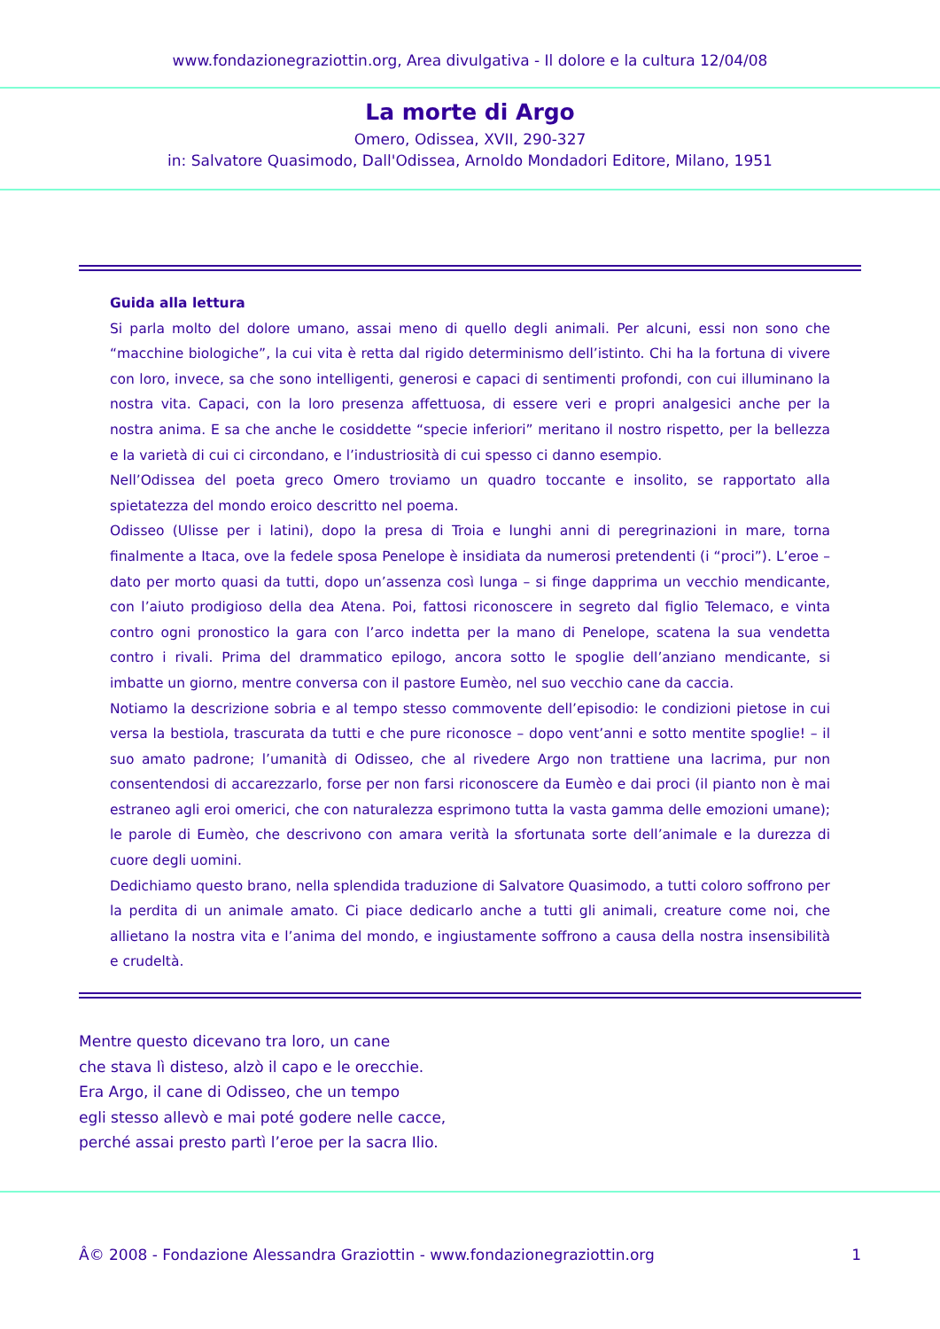www.fondazionegraziottin.org, Area divulgativa - Il dolore e la cultura 12/04/08
La morte di Argo
Omero, Odissea, XVII, 290-327
in: Salvatore Quasimodo, Dall'Odissea, Arnoldo Mondadori Editore, Milano, 1951
Guida alla lettura
Si parla molto del dolore umano, assai meno di quello degli animali. Per alcuni, essi non sono che “macchine biologiche”, la cui vita è retta dal rigido determinismo dell’istinto. Chi ha la fortuna di vivere con loro, invece, sa che sono intelligenti, generosi e capaci di sentimenti profondi, con cui illuminano la nostra vita. Capaci, con la loro presenza affettuosa, di essere veri e propri analgesici anche per la nostra anima. E sa che anche le cosiddette “specie inferiori” meritano il nostro rispetto, per la bellezza e la varietà di cui ci circondano, e l’industriosità di cui spesso ci danno esempio.
Nell’Odissea del poeta greco Omero troviamo un quadro toccante e insolito, se rapportato alla spietatezza del mondo eroico descritto nel poema.
Odisseo (Ulisse per i latini), dopo la presa di Troia e lunghi anni di peregrinazioni in mare, torna finalmente a Itaca, ove la fedele sposa Penelope è insidiata da numerosi pretendenti (i “proci”). L’eroe – dato per morto quasi da tutti, dopo un’assenza così lunga – si finge dapprima un vecchio mendicante, con l’aiuto prodigioso della dea Atena. Poi, fattosi riconoscere in segreto dal figlio Telemaco, e vinta contro ogni pronostico la gara con l’arco indetta per la mano di Penelope, scatena la sua vendetta contro i rivali. Prima del drammatico epilogo, ancora sotto le spoglie dell’anziano mendicante, si imbatte un giorno, mentre conversa con il pastore Eumèo, nel suo vecchio cane da caccia.
Notiamo la descrizione sobria e al tempo stesso commovente dell’episodio: le condizioni pietose in cui versa la bestiola, trascurata da tutti e che pure riconosce – dopo vent’anni e sotto mentite spoglie! – il suo amato padrone; l’umanità di Odisseo, che al rivedere Argo non trattiene una lacrima, pur non consentendosi di accarezzarlo, forse per non farsi riconoscere da Eumèo e dai proci (il pianto non è mai estraneo agli eroi omerici, che con naturalezza esprimono tutta la vasta gamma delle emozioni umane); le parole di Eumèo, che descrivono con amara verità la sfortunata sorte dell’animale e la durezza di cuore degli uomini.
Dedichiamo questo brano, nella splendida traduzione di Salvatore Quasimodo, a tutti coloro soffrono per la perdita di un animale amato. Ci piace dedicarlo anche a tutti gli animali, creature come noi, che allietano la nostra vita e l’anima del mondo, e ingiustamente soffrono a causa della nostra insensibilità e crudeltà.
Mentre questo dicevano tra loro, un cane
che stava lì disteso, alzò il capo e le orecchie.
Era Argo, il cane di Odisseo, che un tempo
egli stesso allevò e mai poté godere nelle cacce,
perché assai presto partì l’eroe per la sacra Ilio.
Â© 2008 - Fondazione Alessandra Graziottin - www.fondazionegraziottin.org 1